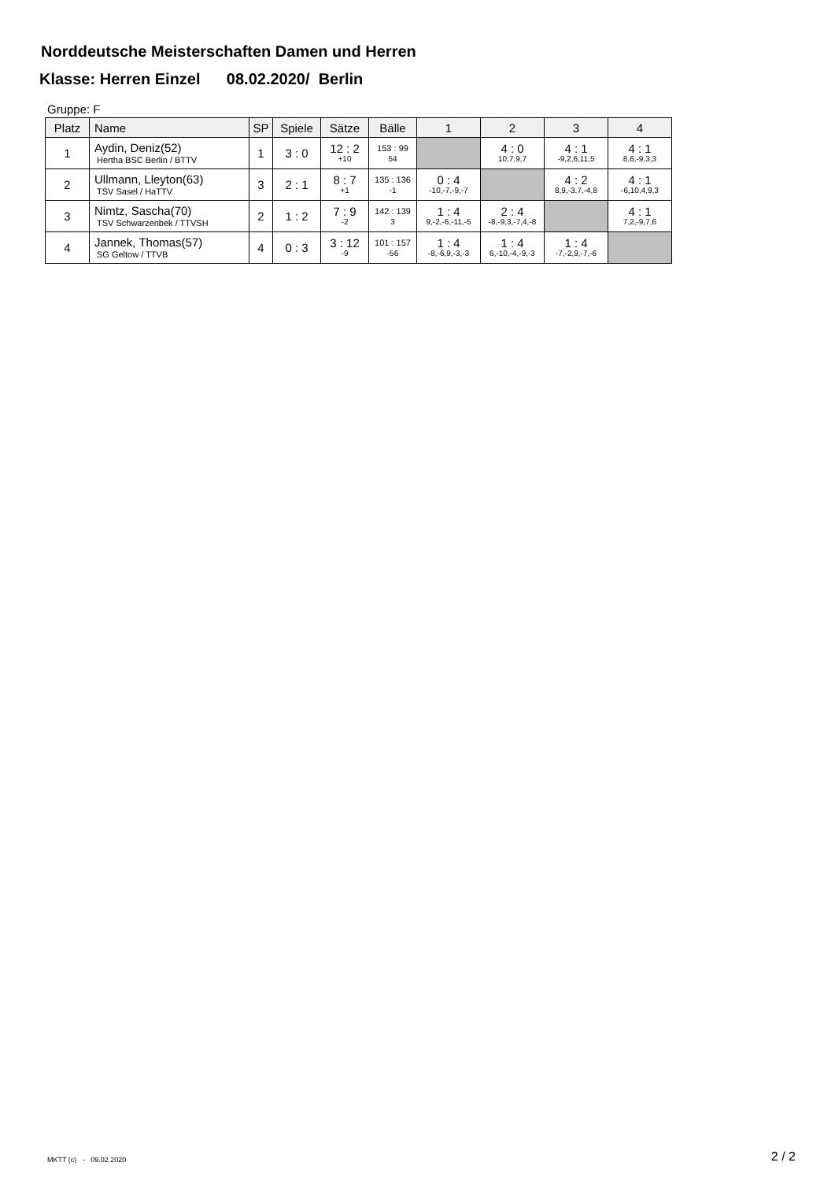Norddeutsche Meisterschaften Damen und Herren
Klasse: Herren Einzel 08.02.2020/ Berlin
Gruppe: F
| Platz | Name | SP | Spiele | Sätze | Bälle | 1 | 2 | 3 | 4 |
| --- | --- | --- | --- | --- | --- | --- | --- | --- | --- |
| 1 | Aydin, Deniz(52) Hertha BSC Berlin / BTTV | 1 | 3 : 0 | 12 : 2 +10 | 153 : 99 54 | | 4 : 0 10,7,9,7 | 4 : 1 -9,2,6,11,5 | 4 : 1 8,6,-9,3,3 |
| 2 | Ullmann, Lleyton(63) TSV Sasel / HaTTV | 3 | 2 : 1 | 8 : 7 +1 | 135 : 136 -1 | 0 : 4 -10,-7,-9,-7 | | 4 : 2 8,9,-3,7,-4,8 | 4 : 1 -6,10,4,9,3 |
| 3 | Nimtz, Sascha(70) TSV Schwarzenbek / TTVSH | 2 | 1 : 2 | 7 : 9 -2 | 142 : 139 3 | 1 : 4 9,-2,-6,-11,-5 | 2 : 4 -8,-9,3,-7,4,-8 | | 4 : 1 7,2,-9,7,6 |
| 4 | Jannek, Thomas(57) SG Geltow / TTVB | 4 | 0 : 3 | 3 : 12 -9 | 101 : 157 -56 | 1 : 4 -8,-6,9,-3,-3 | 1 : 4 6,-10,-4,-9,-3 | 1 : 4 -7,-2,9,-7,-6 | |
MKTT (c) - 09.02.2020 2 / 2